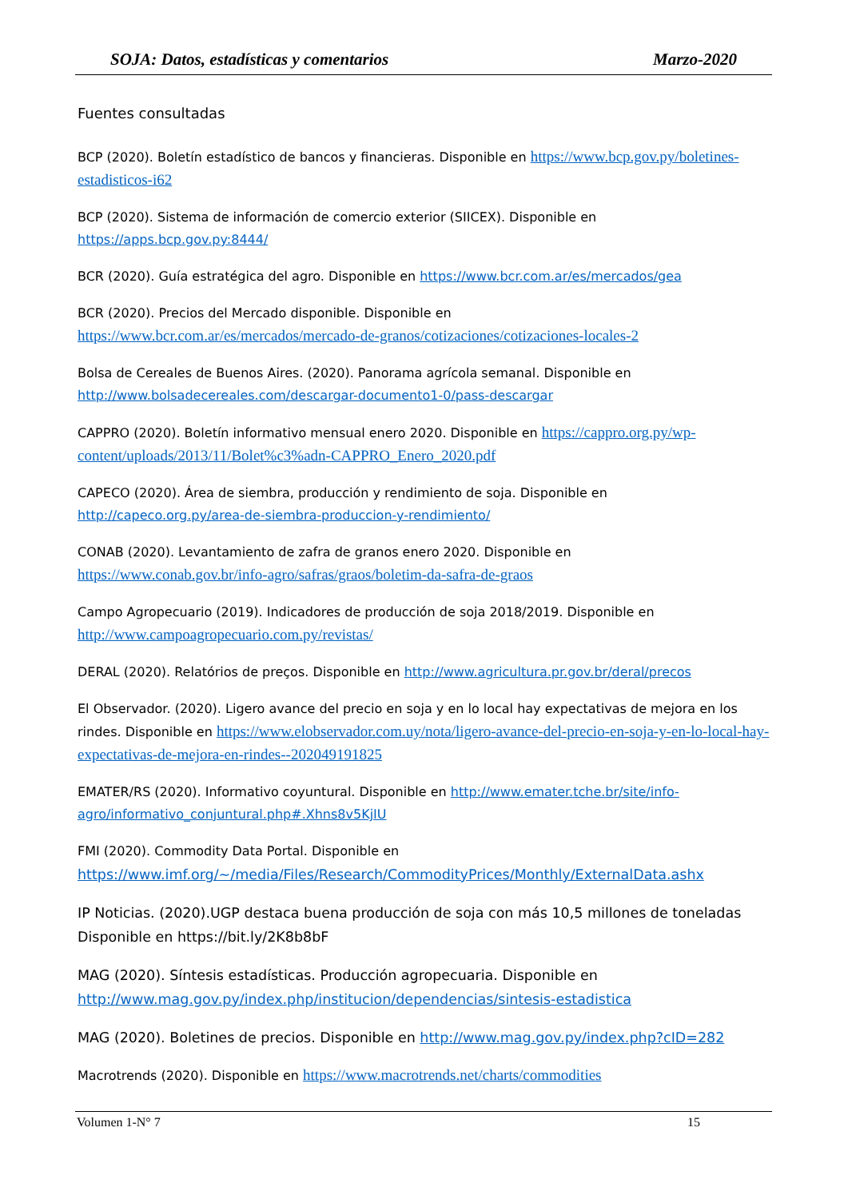SOJA: Datos, estadísticas y comentarios Marzo-2020
Fuentes consultadas
BCP (2020). Boletín estadístico de bancos y financieras. Disponible en https://www.bcp.gov.py/boletines-estadisticos-i62
BCP (2020). Sistema de información de comercio exterior (SIICEX). Disponible en
https://apps.bcp.gov.py:8444/
BCR (2020). Guía estratégica del agro. Disponible en https://www.bcr.com.ar/es/mercados/gea
BCR (2020). Precios del Mercado disponible. Disponible en
https://www.bcr.com.ar/es/mercados/mercado-de-granos/cotizaciones/cotizaciones-locales-2
Bolsa de Cereales de Buenos Aires. (2020). Panorama agrícola semanal. Disponible en
http://www.bolsadecereales.com/descargar-documento1-0/pass-descargar
CAPPRO (2020). Boletín informativo mensual enero 2020. Disponible en https://cappro.org.py/wp-content/uploads/2013/11/Bolet%c3%adn-CAPPRO_Enero_2020.pdf
CAPECO (2020). Área de siembra, producción y rendimiento de soja. Disponible en
http://capeco.org.py/area-de-siembra-produccion-y-rendimiento/
CONAB (2020). Levantamiento de zafra de granos enero 2020. Disponible en
https://www.conab.gov.br/info-agro/safras/graos/boletim-da-safra-de-graos
Campo Agropecuario (2019). Indicadores de producción de soja 2018/2019. Disponible en
http://www.campoagropecuario.com.py/revistas/
DERAL (2020). Relatórios de preços. Disponible en http://www.agricultura.pr.gov.br/deral/precos
El Observador. (2020). Ligero avance del precio en soja y en lo local hay expectativas de mejora en los rindes. Disponible en https://www.elobservador.com.uy/nota/ligero-avance-del-precio-en-soja-y-en-lo-local-hay-expectativas-de-mejora-en-rindes--202049191825
EMATER/RS (2020). Informativo coyuntural. Disponible en http://www.emater.tche.br/site/info-agro/informativo_conjuntural.php#.Xhns8v5KjIU
FMI (2020). Commodity Data Portal. Disponible en
https://www.imf.org/~/media/Files/Research/CommodityPrices/Monthly/ExternalData.ashx
IP Noticias. (2020).UGP destaca buena producción de soja con más 10,5 millones de toneladas Disponible en https://bit.ly/2K8b8bF
MAG (2020). Síntesis estadísticas. Producción agropecuaria. Disponible en
http://www.mag.gov.py/index.php/institucion/dependencias/sintesis-estadistica
MAG (2020). Boletines de precios. Disponible en http://www.mag.gov.py/index.php?cID=282
Macrotrends (2020). Disponible en https://www.macrotrends.net/charts/commodities
Volumen 1-N° 7 15